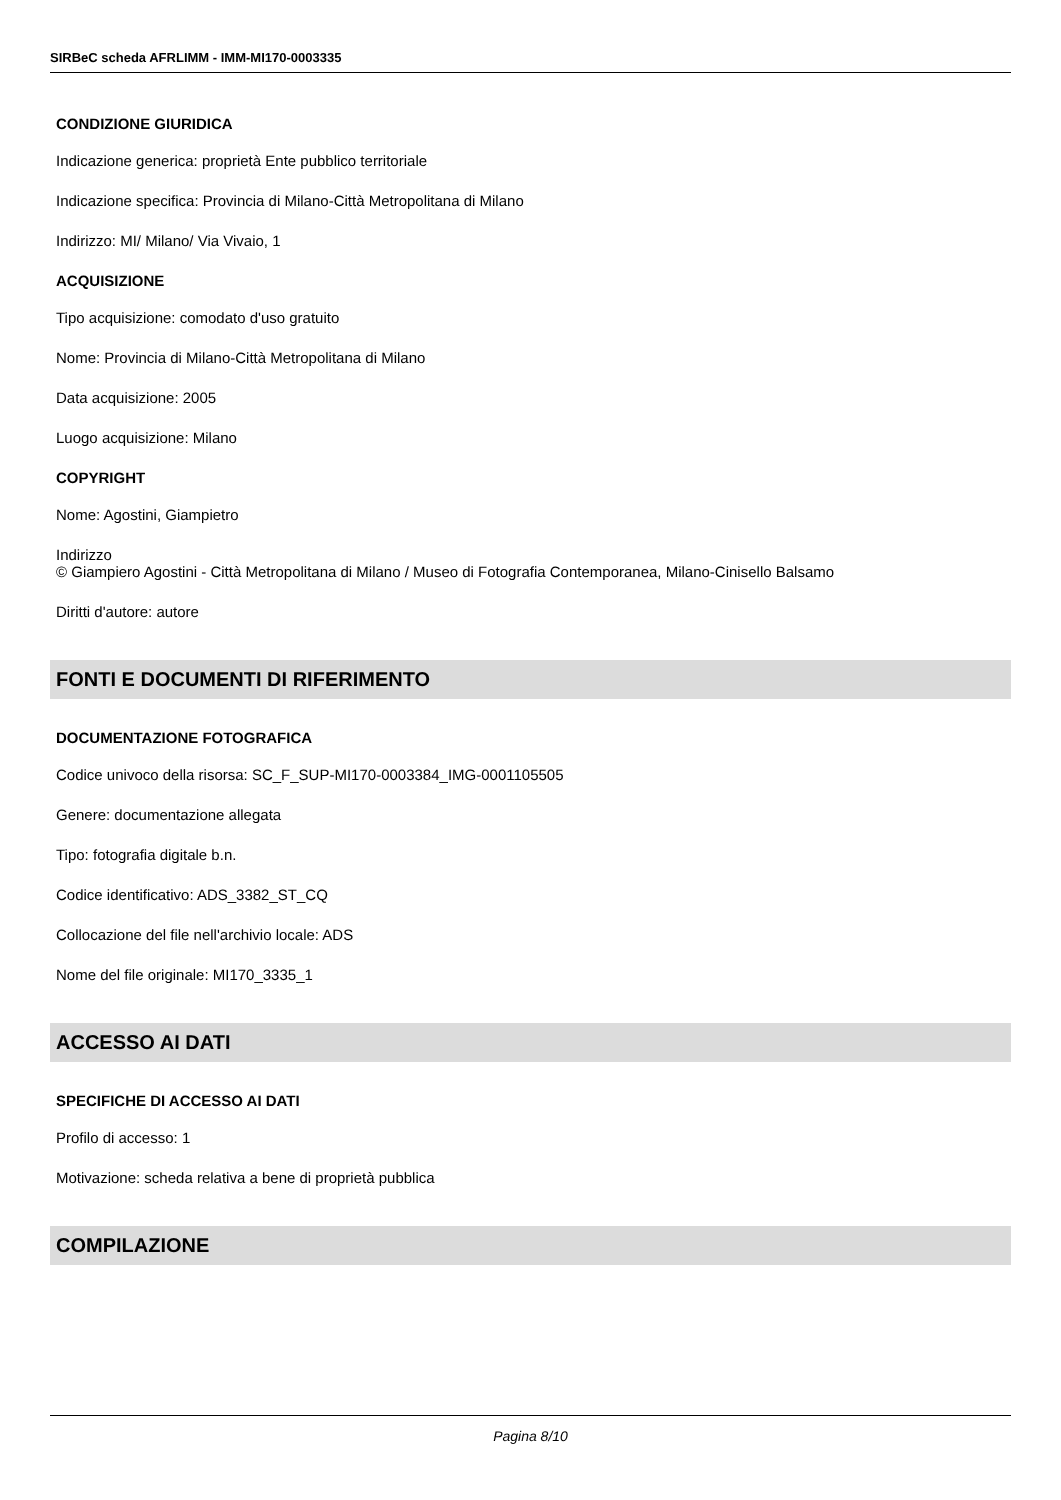SIRBeC scheda AFRLIMM - IMM-MI170-0003335
CONDIZIONE GIURIDICA
Indicazione generica: proprietà Ente pubblico territoriale
Indicazione specifica: Provincia di Milano-Città Metropolitana di Milano
Indirizzo: MI/ Milano/ Via Vivaio, 1
ACQUISIZIONE
Tipo acquisizione: comodato d'uso gratuito
Nome: Provincia di Milano-Città Metropolitana di Milano
Data acquisizione: 2005
Luogo acquisizione: Milano
COPYRIGHT
Nome: Agostini, Giampietro
Indirizzo
© Giampiero Agostini - Città Metropolitana di Milano / Museo di Fotografia Contemporanea, Milano-Cinisello Balsamo
Diritti d'autore: autore
FONTI E DOCUMENTI DI RIFERIMENTO
DOCUMENTAZIONE FOTOGRAFICA
Codice univoco della risorsa: SC_F_SUP-MI170-0003384_IMG-0001105505
Genere: documentazione allegata
Tipo: fotografia digitale b.n.
Codice identificativo: ADS_3382_ST_CQ
Collocazione del file nell'archivio locale: ADS
Nome del file originale: MI170_3335_1
ACCESSO AI DATI
SPECIFICHE DI ACCESSO AI DATI
Profilo di accesso: 1
Motivazione: scheda relativa a bene di proprietà pubblica
COMPILAZIONE
Pagina 8/10